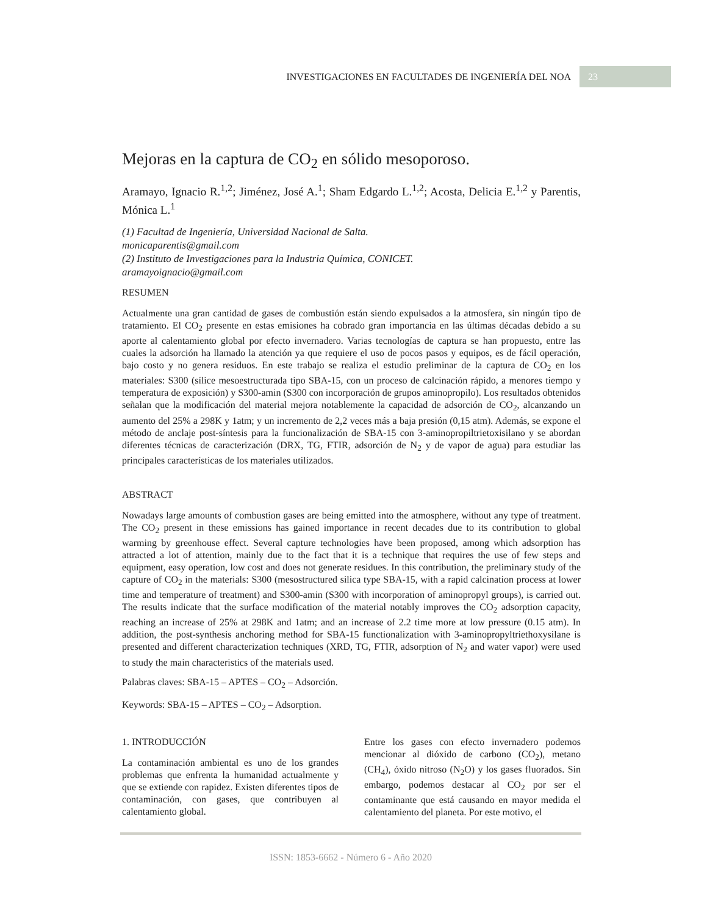INVESTIGACIONES EN FACULTADES DE INGENIERÍA DEL NOA 23
Mejoras en la captura de CO<sub>2</sub> en sólido mesoporoso.
Aramayo, Ignacio R.<sup>1,2</sup>; Jiménez, José A.<sup>1</sup>; Sham Edgardo L.<sup>1,2</sup>; Acosta, Delicia E.<sup>1,2</sup> y Parentis, Mónica L.<sup>1</sup>
(1) Facultad de Ingeniería, Universidad Nacional de Salta.
monicaparentis@gmail.com
(2) Instituto de Investigaciones para la Industria Química, CONICET.
aramayoignacio@gmail.com
RESUMEN
Actualmente una gran cantidad de gases de combustión están siendo expulsados a la atmosfera, sin ningún tipo de tratamiento. El CO<sub>2</sub> presente en estas emisiones ha cobrado gran importancia en las últimas décadas debido a su aporte al calentamiento global por efecto invernadero. Varias tecnologías de captura se han propuesto, entre las cuales la adsorción ha llamado la atención ya que requiere el uso de pocos pasos y equipos, es de fácil operación, bajo costo y no genera residuos. En este trabajo se realiza el estudio preliminar de la captura de CO<sub>2</sub> en los materiales: S300 (sílice mesoestructurada tipo SBA-15, con un proceso de calcinación rápido, a menores tiempo y temperatura de exposición) y S300-amin (S300 con incorporación de grupos aminopropilo). Los resultados obtenidos señalan que la modificación del material mejora notablemente la capacidad de adsorción de CO<sub>2</sub>, alcanzando un aumento del 25% a 298K y 1atm; y un incremento de 2,2 veces más a baja presión (0,15 atm). Además, se expone el método de anclaje post-síntesis para la funcionalización de SBA-15 con 3-aminopropiltrietoxisilano y se abordan diferentes técnicas de caracterización (DRX, TG, FTIR, adsorción de N<sub>2</sub> y de vapor de agua) para estudiar las principales características de los materiales utilizados.
ABSTRACT
Nowadays large amounts of combustion gases are being emitted into the atmosphere, without any type of treatment. The CO<sub>2</sub> present in these emissions has gained importance in recent decades due to its contribution to global warming by greenhouse effect. Several capture technologies have been proposed, among which adsorption has attracted a lot of attention, mainly due to the fact that it is a technique that requires the use of few steps and equipment, easy operation, low cost and does not generate residues. In this contribution, the preliminary study of the capture of CO<sub>2</sub> in the materials: S300 (mesostructured silica type SBA-15, with a rapid calcination process at lower time and temperature of treatment) and S300-amin (S300 with incorporation of aminopropyl groups), is carried out. The results indicate that the surface modification of the material notably improves the CO<sub>2</sub> adsorption capacity, reaching an increase of 25% at 298K and 1atm; and an increase of 2.2 time more at low pressure (0.15 atm). In addition, the post-synthesis anchoring method for SBA-15 functionalization with 3-aminopropyltriethoxysilane is presented and different characterization techniques (XRD, TG, FTIR, adsorption of N<sub>2</sub> and water vapor) were used to study the main characteristics of the materials used.
Palabras claves: SBA-15 – APTES – CO<sub>2</sub> – Adsorción.
Keywords: SBA-15 – APTES – CO<sub>2</sub> – Adsorption.
1. INTRODUCCIÓN
La contaminación ambiental es uno de los grandes problemas que enfrenta la humanidad actualmente y que se extiende con rapidez. Existen diferentes tipos de contaminación, con gases, que contribuyen al calentamiento global.
Entre los gases con efecto invernadero podemos mencionar al dióxido de carbono (CO<sub>2</sub>), metano (CH<sub>4</sub>), óxido nitroso (N<sub>2</sub>O) y los gases fluorados. Sin embargo, podemos destacar al CO<sub>2</sub> por ser el contaminante que está causando en mayor medida el calentamiento del planeta. Por este motivo, el
ISSN: 1853-6662 - Número 6 - Año 2020